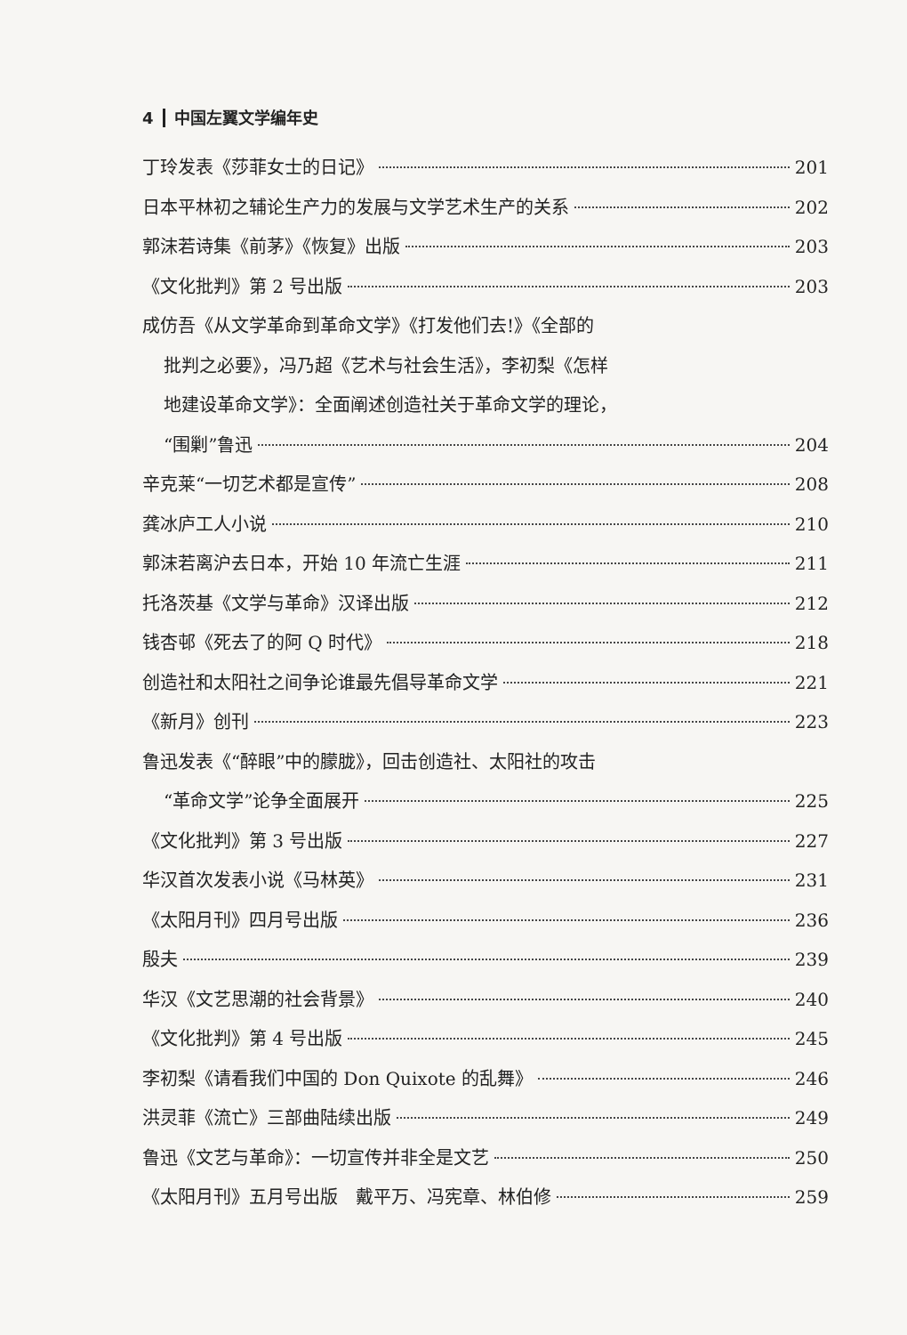4 中国左翼文学编年史
丁玲发表《莎菲女士的日记》 201
日本平林初之辅论生产力的发展与文学艺术生产的关系 202
郭沫若诗集《前茅》《恢复》出版 203
《文化批判》第 2 号出版 203
成仿吾《从文学革命到革命文学》《打发他们去!》《全部的
批判之必要》，冯乃超《艺术与社会生活》，李初梨《怎样
地建设革命文学》：全面阐述创造社关于革命文学的理论，
“围剿”鲁迅 204
辛克莱“一切艺术都是宣传” 208
龚冰庐工人小说 210
郭沫若离沪去日本，开始 10 年流亡生涯 211
托洛茨基《文学与革命》汉译出版 212
钱杏邨《死去了的阿 Q 时代》 218
创造社和太阳社之间争论谁最先倡导革命文学 221
《新月》创刊 223
鲁迅发表《“醉眼”中的朦胧》，回击创造社、太阳社的攻击
“革命文学”论争全面展开 225
《文化批判》第 3 号出版 227
华汉首次发表小说《马林英》 231
《太阳月刊》四月号出版 236
殷夫 239
华汉《文艺思潮的社会背景》 240
《文化批判》第 4 号出版 245
李初梨《请看我们中国的 Don Quixote 的乱舞》 246
洪灵菲《流亡》三部曲陆续出版 249
鲁迅《文艺与革命》：一切宣传并非全是文艺 250
《太阳月刊》五月号出版　戴平万、冯宪章、林伯修 259